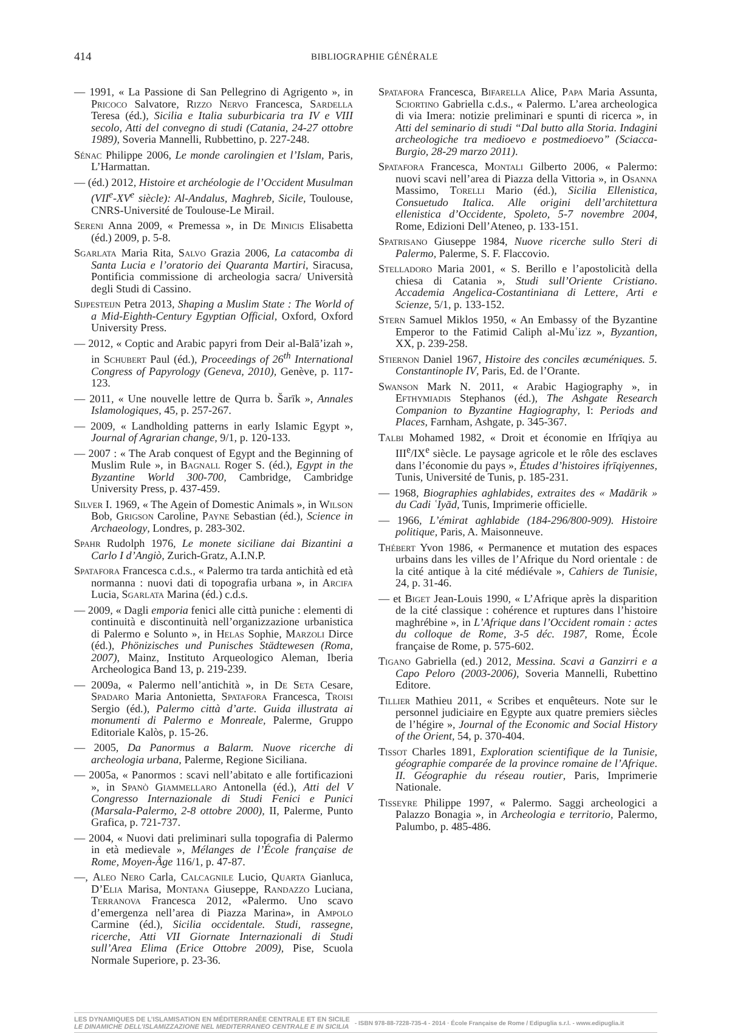414 BIBLIOGRAPHIE GÉNÉRALE
— 1991, « La Passione di San Pellegrino di Agrigento », in Pricoco Salvatore, Rizzo Nervo Francesca, Sardella Teresa (éd.), Sicilia e Italia suburbicaria tra IV e VIII secolo, Atti del convegno di studi (Catania, 24-27 ottobre 1989), Soveria Mannelli, Rubbettino, p. 227-248.
Sénac Philippe 2006, Le monde carolingien et l’Islam, Paris, L’Harmattan.
— (éd.) 2012, Histoire et archéologie de l’Occident Musulman (VII<sup>e</sup>-XV<sup>e</sup> siècle): Al-Andalus, Maghreb, Sicile, Toulouse, CNRS-Université de Toulouse-Le Mirail.
Sereni Anna 2009, « Premessa », in De Minicis Elisabetta (éd.) 2009, p. 5-8.
Sgarlata Maria Rita, Salvo Grazia 2006, La catacomba di Santa Lucia e l’oratorio dei Quaranta Martiri, Siracusa, Pontificia commissione di archeologia sacra/ Università degli Studi di Cassino.
Sijpesteijn Petra 2013, Shaping a Muslim State : The World of a Mid-Eighth-Century Egyptian Official, Oxford, Oxford University Press.
— 2012, « Coptic and Arabic papyri from Deir al-Balā’izah », in Schubert Paul (éd.), Proceedings of 26<sup>th</sup> International Congress of Papyrology (Geneva, 2010), Genève, p. 117-123.
— 2011, « Une nouvelle lettre de Qurra b. Šarīk », Annales Islamologiques, 45, p. 257-267.
— 2009, « Landholding patterns in early Islamic Egypt », Journal of Agrarian change, 9/1, p. 120-133.
— 2007 : « The Arab conquest of Egypt and the Beginning of Muslim Rule », in Bagnall Roger S. (éd.), Egypt in the Byzantine World 300-700, Cambridge, Cambridge University Press, p. 437-459.
Silver I. 1969, « The Agein of Domestic Animals », in Wilson Bob, Grigson Caroline, Payne Sebastian (éd.), Science in Archaeology, Londres, p. 283-302.
Spahr Rudolph 1976, Le monete siciliane dai Bizantini a Carlo I d’Angiò, Zurich-Gratz, A.I.N.P.
Spatafora Francesca c.d.s., « Palermo tra tarda antichità ed età normanna : nuovi dati di topografia urbana », in Arcifa Lucia, Sgarlata Marina (éd.) c.d.s.
— 2009, « Dagli emporia fenici alle città puniche : elementi di continuità e discontinuità nell’organizzazione urbanistica di Palermo e Solunto », in Helas Sophie, Marzoli Dirce (éd.), Phönizisches und Punisches Städtewesen (Roma, 2007), Mainz, Instituto Arqueologico Aleman, Iberia Archeologica Band 13, p. 219-239.
— 2009a, « Palermo nell’antichità », in De Seta Cesare, Spadaro Maria Antonietta, Spatafora Francesca, Troisi Sergio (éd.), Palermo città d’arte. Guida illustrata ai monumenti di Palermo e Monreale, Palerme, Gruppo Editoriale Kalòs, p. 15-26.
— 2005, Da Panormus a Balarm. Nuove ricerche di archeologia urbana, Palerme, Regione Siciliana.
— 2005a, « Panormos : scavi nell’abitato e alle fortificazioni », in Spanò Giammellaro Antonella (éd.), Atti del V Congresso Internazionale di Studi Fenici e Punici (Marsala-Palermo, 2-8 ottobre 2000), II, Palerme, Punto Grafica, p. 721-737.
— 2004, « Nuovi dati preliminari sulla topografia di Palermo in età medievale », Mélanges de l’École française de Rome, Moyen-Âge 116/1, p. 47-87.
—, Aleo Nero Carla, Calcagnile Lucio, Quarta Gianluca, D’Elia Marisa, Montana Giuseppe, Randazzo Luciana, Terranova Francesca 2012, «Palermo. Uno scavo d’emergenza nell’area di Piazza Marina», in Ampolo Carmine (éd.), Sicilia occidentale. Studi, rassegne, ricerche, Atti VII Giornate Internazionali di Studi sull’Area Elima (Erice Ottobre 2009), Pise, Scuola Normale Superiore, p. 23-36.
Spatafora Francesca, Bifarella Alice, Papa Maria Assunta, Sciortino Gabriella c.d.s., « Palermo. L’area archeologica di via Imera: notizie preliminari e spunti di ricerca », in Atti del seminario di studi “Dal butto alla Storia. Indagini archeologiche tra medioevo e postmedioevo” (Sciacca-Burgio, 28-29 marzo 2011).
Spatafora Francesca, Montali Gilberto 2006, « Palermo: nuovi scavi nell’area di Piazza della Vittoria », in Osanna Massimo, Torelli Mario (éd.), Sicilia Ellenistica, Consuetudo Italica. Alle origini dell’architettura ellenistica d’Occidente, Spoleto, 5-7 novembre 2004, Rome, Edizioni Dell’Ateneo, p. 133-151.
Spatrisano Giuseppe 1984, Nuove ricerche sullo Steri di Palermo, Palerme, S. F. Flaccovio.
Stelladoro Maria 2001, « S. Berillo e l’apostolicità della chiesa di Catania », Studi sull’Oriente Cristiano. Accademia Angelica-Costantiniana di Lettere, Arti e Scienze, 5/1, p. 133-152.
Stern Samuel Miklos 1950, « An Embassy of the Byzantine Emperor to the Fatimid Caliph al-Muʿizz », Byzantion, XX, p. 239-258.
Stiernon Daniel 1967, Histoire des conciles œcuméniques. 5. Constantinople IV, Paris, Ed. de l’Orante.
Swanson Mark N. 2011, « Arabic Hagiography », in Efthymiadis Stephanos (éd.), The Ashgate Research Companion to Byzantine Hagiography, I: Periods and Places, Farnham, Ashgate, p. 345-367.
Talbi Mohamed 1982, « Droit et économie en Ifrīqiya au III<sup>e</sup>/IX<sup>e</sup> siècle. Le paysage agricole et le rôle des esclaves dans l’économie du pays », Études d’histoires ifrīqiyennes, Tunis, Université de Tunis, p. 185-231.
— 1968, Biographies aghlabides, extraites des « Madārik » du Cadi ʿIyād, Tunis, Imprimerie officielle.
— 1966, L’émirat aghlabide (184-296/800-909). Histoire politique, Paris, A. Maisonneuve.
Thébert Yvon 1986, « Permanence et mutation des espaces urbains dans les villes de l’Afrique du Nord orientale : de la cité antique à la cité médiévale », Cahiers de Tunisie, 24, p. 31-46.
— et Biget Jean-Louis 1990, « L’Afrique après la disparition de la cité classique : cohérence et ruptures dans l’histoire maghrébine », in L’Afrique dans l’Occident romain : actes du colloque de Rome, 3-5 déc. 1987, Rome, École française de Rome, p. 575-602.
Tigano Gabriella (ed.) 2012, Messina. Scavi a Ganzirri e a Capo Peloro (2003-2006), Soveria Mannelli, Rubettino Editore.
Tillier Mathieu 2011, « Scribes et enquêteurs. Note sur le personnel judiciaire en Egypte aux quatre premiers siècles de l’hégire », Journal of the Economic and Social History of the Orient, 54, p. 370-404.
Tissot Charles 1891, Exploration scientifique de la Tunisie, géographie comparée de la province romaine de l’Afrique. II. Géographie du réseau routier, Paris, Imprimerie Nationale.
Tisseyre Philippe 1997, « Palermo. Saggi archeologici a Palazzo Bonagia », in Archeologia e territorio, Palermo, Palumbo, p. 485-486.
LES DYNAMIQUES DE L’ISLAMISATION EN MÉDITERRANÉE CENTRALE ET EN SICILE
LE DINAMICHE DELL’ISLAMIZZAZIONE NEL MEDITERRANEO CENTRALE E IN SICILIA
- ISBN 978-88-7228-735-4 - 2014 · École Française de Rome / Edipuglia s.r.l. - www.edipuglia.it